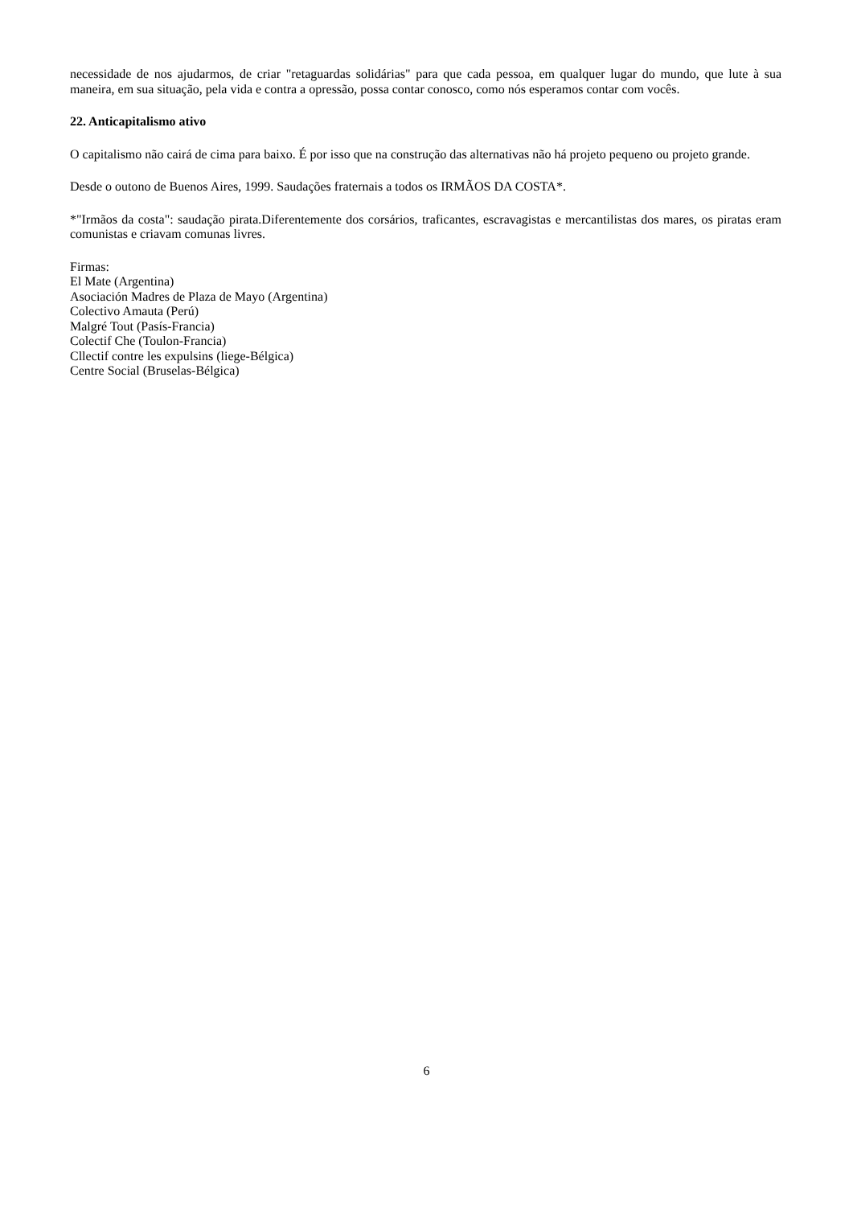necessidade de nos ajudarmos, de criar "retaguardas solidárias" para que cada pessoa, em qualquer lugar do mundo, que lute à sua maneira, em sua situação, pela vida e contra a opressão, possa contar conosco, como nós esperamos contar com vocês.
22. Anticapitalismo ativo
O capitalismo não cairá de cima para baixo. É por isso que na construção das alternativas não há projeto pequeno ou projeto grande.
Desde o outono de Buenos Aires, 1999. Saudações fraternais a todos os IRMÃOS DA COSTA*.
*"Irmãos da costa": saudação pirata.Diferentemente dos corsários, traficantes, escravagistas e mercantilistas dos mares, os piratas eram comunistas e criavam comunas livres.
Firmas:
El Mate (Argentina)
Asociación Madres de Plaza de Mayo (Argentina)
Colectivo Amauta (Perú)
Malgré Tout (Pasís-Francia)
Colectif Che (Toulon-Francia)
Cllectif contre les expulsins (liege-Bélgica)
Centre Social (Bruselas-Bélgica)
6